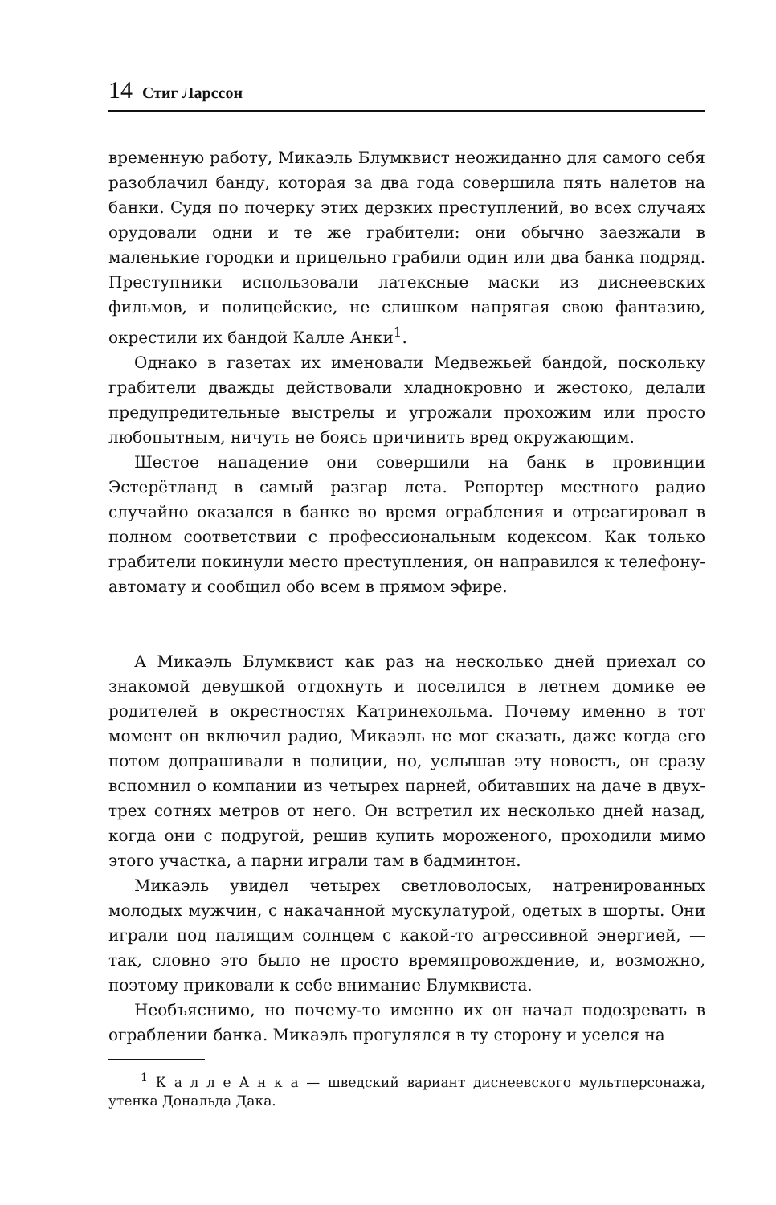14 Стиг Ларссон
временную работу, Микаэль Блумквист неожиданно для самого себя разоблачил банду, которая за два года совершила пять налетов на банки. Судя по почерку этих дерзких преступлений, во всех случаях орудовали одни и те же грабители: они обычно заезжали в маленькие городки и прицельно грабили один или два банка подряд. Преступники использовали латексные маски из диснеевских фильмов, и полицейские, не слишком напрягая свою фантазию, окрестили их бандой Калле Анки<sup>1</sup>.
Однако в газетах их именовали Медвежьей бандой, поскольку грабители дважды действовали хладнокровно и жестоко, делали предупредительные выстрелы и угрожали прохожим или просто любопытным, ничуть не боясь причинить вред окружающим.
Шестое нападение они совершили на банк в провинции Эстерётланд в самый разгар лета. Репортер местного радио случайно оказался в банке во время ограбления и отреагировал в полном соответствии с профессиональным кодексом. Как только грабители покинули место преступления, он направился к телефону-автомату и сообщил обо всем в прямом эфире.
А Микаэль Блумквист как раз на несколько дней приехал со знакомой девушкой отдохнуть и поселился в летнем домике ее родителей в окрестностях Катринехольма. Почему именно в тот момент он включил радио, Микаэль не мог сказать, даже когда его потом допрашивали в полиции, но, услышав эту новость, он сразу вспомнил о компании из четырех парней, обитавших на даче в двух-трех сотнях метров от него. Он встретил их несколько дней назад, когда они с подругой, решив купить мороженого, проходили мимо этого участка, а парни играли там в бадминтон.
Микаэль увидел четырех светловолосых, натренированных молодых мужчин, с накачанной мускулатурой, одетых в шорты. Они играли под палящим солнцем с какой-то агрессивной энергией, — так, словно это было не просто времяпровождение, и, возможно, поэтому приковали к себе внимание Блумквиста.
Необъяснимо, но почему-то именно их он начал подозревать в ограблении банка. Микаэль прогулялся в ту сторону и уселся на
<sup>1</sup> К а л л е А н к а — шведский вариант диснеевского мультперсонажа, утенка Дональда Дака.